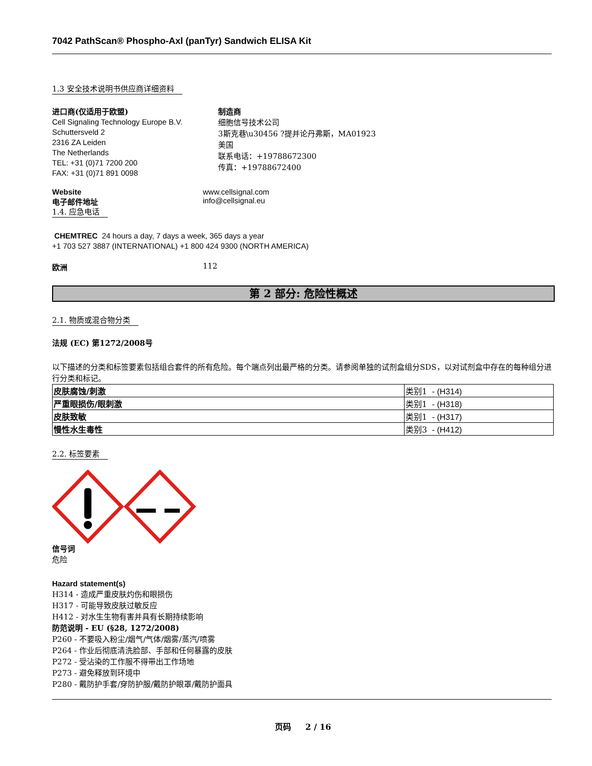7042 PathScan® Phospho-Axl (panTyr) Sandwich ELISA Kit
1.3 安全技术说明书供应商详细资料
进口商(仅适用于欧盟)
Cell Signaling Technology Europe B.V.
Schuttersveld 2
2316 ZA Leiden
The Netherlands
TEL: +31 (0)71 7200 200
FAX: +31 (0)71 891 0098
制造商
细胞信号技术公司
3斯克巷\u30456 ?提并论丹弗斯，MA01923
美国
联系电话：+19788672300
传真：+19788672400
Website www.cellsignal.com
电子邮件地址 info@cellsignal.eu
1.4. 应急电话
CHEMTREC 24 hours a day, 7 days a week, 365 days a year
+1 703 527 3887 (INTERNATIONAL) +1 800 424 9300 (NORTH AMERICA)
欧洲 112
第 2 部分: 危险性概述
2.1. 物质或混合物分类
法规 (EC) 第1272/2008号
以下描述的分类和标签要素包括组合套件的所有危险。每个端点列出最严格的分类。请参阅单独的试剂盒组分SDS，以对试剂盒中存在的每种组分进行分类和标记。
| 皮肤腐蚀/刺激 | 类别1 - (H314) |
| 严重眼损伤/眼刺激 | 类别1 - (H318) |
| 皮肤致敏 | 类别1 - (H317) |
| 慢性水生毒性 | 类别3 - (H412) |
2.2. 标签要素
信号词
危险
Hazard statement(s)
H314 - 造成严重皮肤灼伤和眼损伤
H317 - 可能导致皮肤过敏反应
H412 - 对水生生物有害并具有长期持续影响
防范说明 - EU (§28, 1272/2008)
P260 - 不要吸入粉尘/烟气/气体/烟雾/蒸汽/喷雾
P264 - 作业后彻底清洗脸部、手部和任何暴露的皮肤
P272 - 受沾染的工作服不得带出工作场地
P273 - 避免释放到环境中
P280 - 戴防护手套/穿防护服/戴防护眼罩/戴防护面具
页码 2 / 16